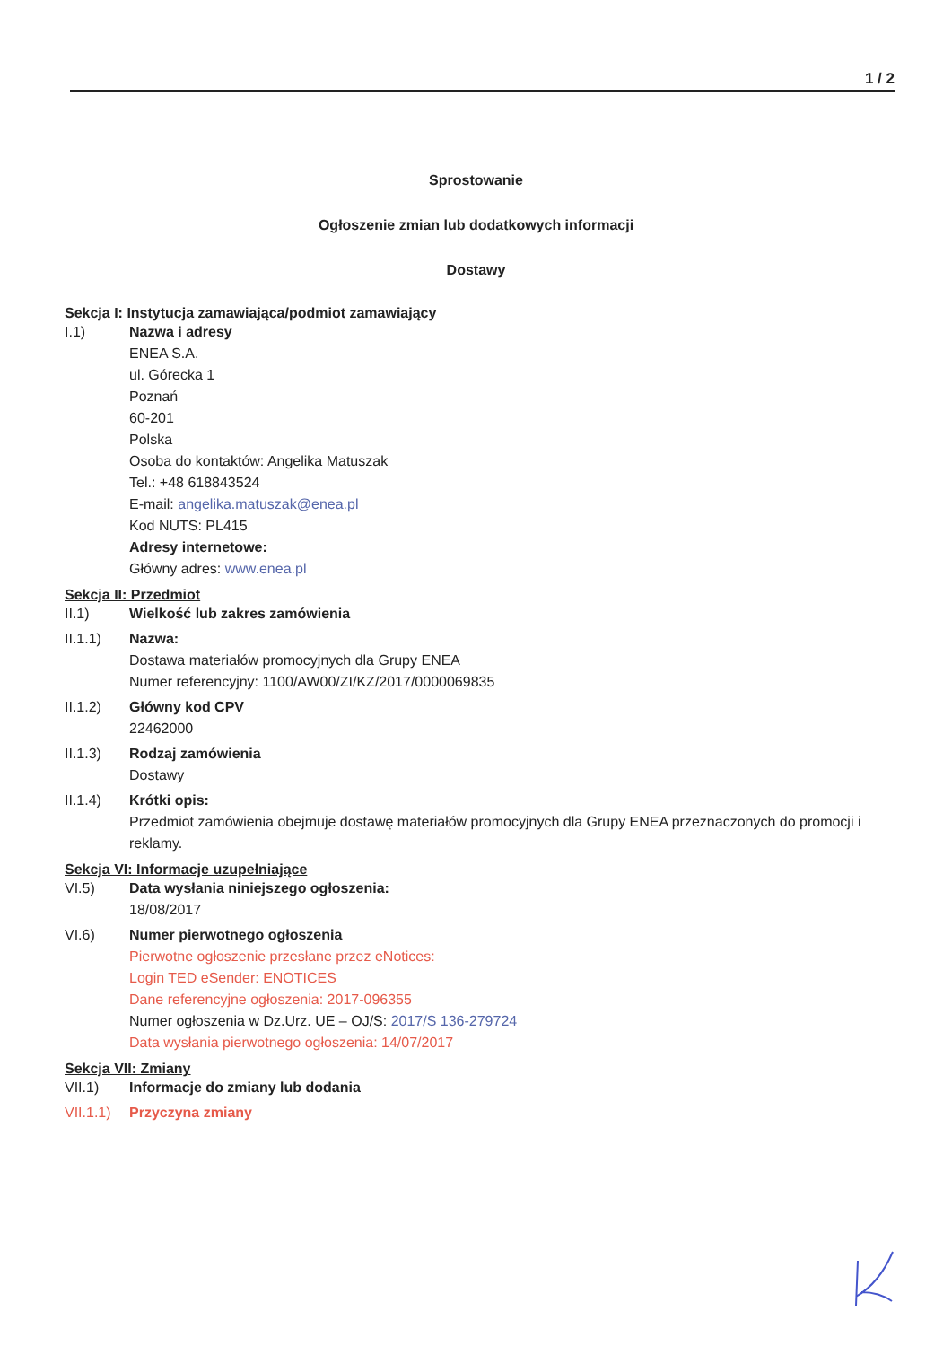1 / 2
Sprostowanie
Ogłoszenie zmian lub dodatkowych informacji
Dostawy
Sekcja I: Instytucja zamawiająca/podmiot zamawiający
I.1) Nazwa i adresy
ENEA S.A.
ul. Górecka 1
Poznań
60-201
Polska
Osoba do kontaktów: Angelika Matuszak
Tel.: +48 618843524
E-mail: angelika.matuszak@enea.pl
Kod NUTS: PL415
Adresy internetowe:
Główny adres: www.enea.pl
Sekcja II: Przedmiot
II.1) Wielkość lub zakres zamówienia
II.1.1) Nazwa:
Dostawa materiałów promocyjnych dla Grupy ENEA
Numer referencyjny: 1100/AW00/ZI/KZ/2017/0000069835
II.1.2) Główny kod CPV
22462000
II.1.3) Rodzaj zamówienia
Dostawy
II.1.4) Krótki opis:
Przedmiot zamówienia obejmuje dostawę materiałów promocyjnych dla Grupy ENEA przeznaczonych do promocji i reklamy.
Sekcja VI: Informacje uzupełniające
VI.5) Data wysłania niniejszego ogłoszenia:
18/08/2017
VI.6) Numer pierwotnego ogłoszenia
Pierwotne ogłoszenie przesłane przez eNotices:
Login TED eSender: ENOTICES
Dane referencyjne ogłoszenia: 2017-096355
Numer ogłoszenia w Dz.Urz. UE – OJ/S: 2017/S 136-279724
Data wysłania pierwotnego ogłoszenia: 14/07/2017
Sekcja VII: Zmiany
VII.1) Informacje do zmiany lub dodania
VII.1.1)
Przyczyna zmiany